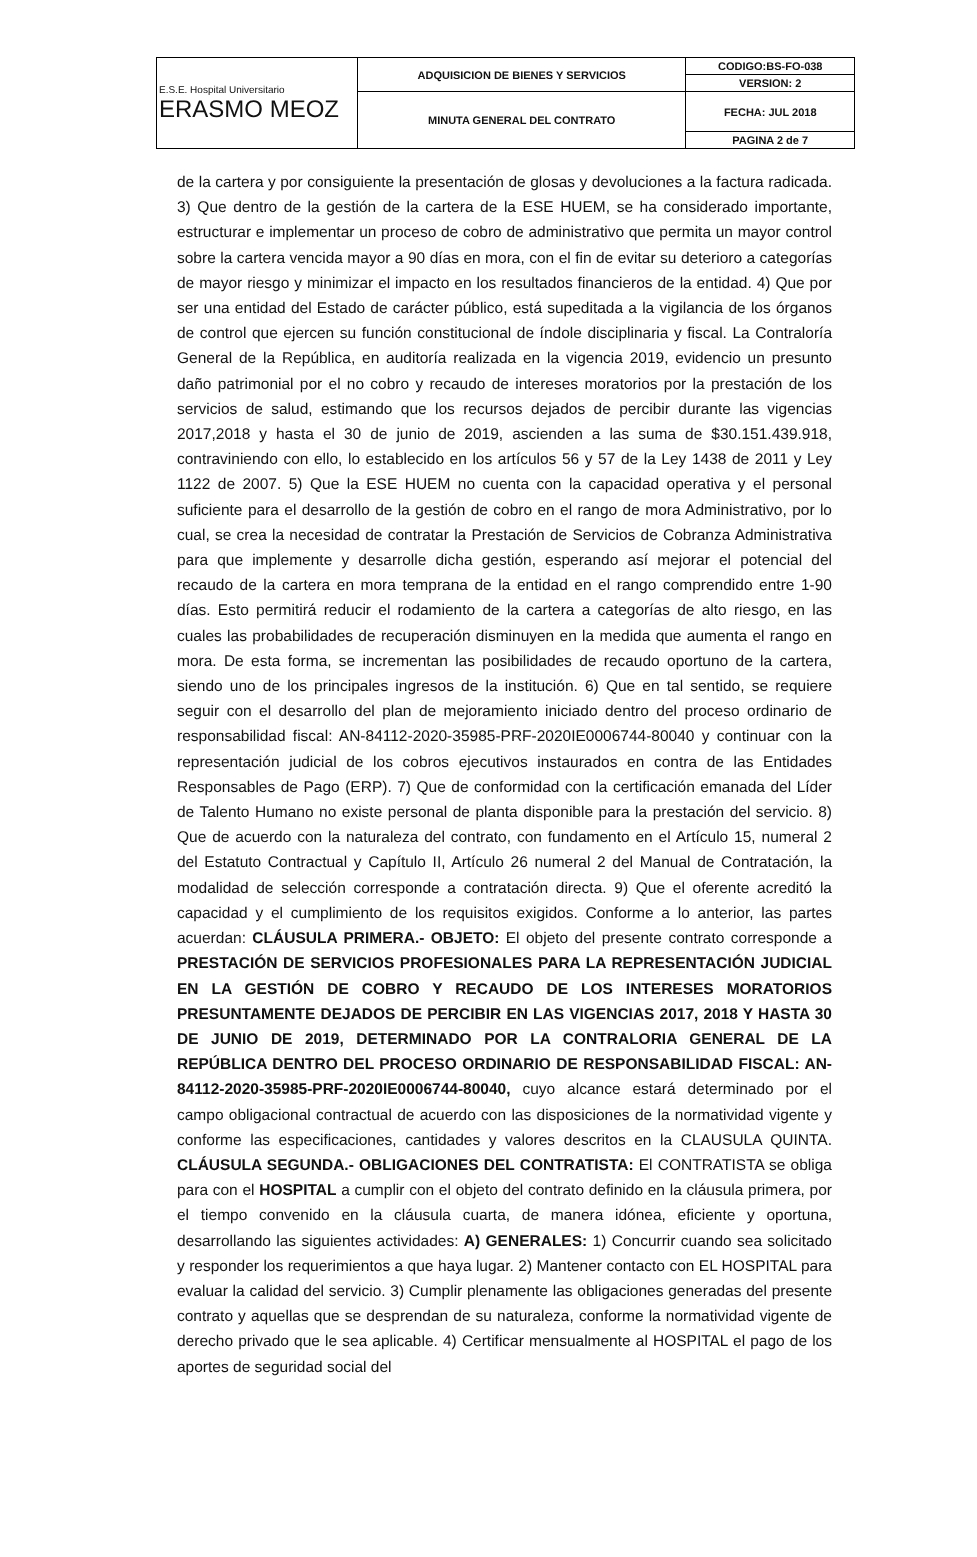| E.S.E. Hospital Universitario ERASMO MEOZ | ADQUISICION DE BIENES Y SERVICIOS | CODIGO:BS-FO-038 |
| | | VERSION: 2 |
| | MINUTA GENERAL DEL CONTRATO | FECHA: JUL 2018 |
| | | PAGINA 2 de 7 |
de la cartera y por consiguiente la presentación de glosas y devoluciones a la factura radicada. 3) Que dentro de la gestión de la cartera de la ESE HUEM, se ha considerado importante, estructurar e implementar un proceso de cobro de administrativo que permita un mayor control sobre la cartera vencida mayor a 90 días en mora, con el fin de evitar su deterioro a categorías de mayor riesgo y minimizar el impacto en los resultados financieros de la entidad. 4) Que por ser una entidad del Estado de carácter público, está supeditada a la vigilancia de los órganos de control que ejercen su función constitucional de índole disciplinaria y fiscal. La Contraloría General de la República, en auditoría realizada en la vigencia 2019, evidencio un presunto daño patrimonial por el no cobro y recaudo de intereses moratorios por la prestación de los servicios de salud, estimando que los recursos dejados de percibir durante las vigencias 2017,2018 y hasta el 30 de junio de 2019, ascienden a las suma de $30.151.439.918, contraviniendo con ello, lo establecido en los artículos 56 y 57 de la Ley 1438 de 2011 y Ley 1122 de 2007. 5) Que la ESE HUEM no cuenta con la capacidad operativa y el personal suficiente para el desarrollo de la gestión de cobro en el rango de mora Administrativo, por lo cual, se crea la necesidad de contratar la Prestación de Servicios de Cobranza Administrativa para que implemente y desarrolle dicha gestión, esperando así mejorar el potencial del recaudo de la cartera en mora temprana de la entidad en el rango comprendido entre 1-90 días. Esto permitirá reducir el rodamiento de la cartera a categorías de alto riesgo, en las cuales las probabilidades de recuperación disminuyen en la medida que aumenta el rango en mora. De esta forma, se incrementan las posibilidades de recaudo oportuno de la cartera, siendo uno de los principales ingresos de la institución. 6) Que en tal sentido, se requiere seguir con el desarrollo del plan de mejoramiento iniciado dentro del proceso ordinario de responsabilidad fiscal: AN-84112-2020-35985-PRF-2020IE0006744-80040 y continuar con la representación judicial de los cobros ejecutivos instaurados en contra de las Entidades Responsables de Pago (ERP). 7) Que de conformidad con la certificación emanada del Líder de Talento Humano no existe personal de planta disponible para la prestación del servicio. 8) Que de acuerdo con la naturaleza del contrato, con fundamento en el Artículo 15, numeral 2 del Estatuto Contractual y Capítulo II, Artículo 26 numeral 2 del Manual de Contratación, la modalidad de selección corresponde a contratación directa. 9) Que el oferente acreditó la capacidad y el cumplimiento de los requisitos exigidos. Conforme a lo anterior, las partes acuerdan: CLÁUSULA PRIMERA.- OBJETO: El objeto del presente contrato corresponde a PRESTACIÓN DE SERVICIOS PROFESIONALES PARA LA REPRESENTACIÓN JUDICIAL EN LA GESTIÓN DE COBRO Y RECAUDO DE LOS INTERESES MORATORIOS PRESUNTAMENTE DEJADOS DE PERCIBIR EN LAS VIGENCIAS 2017, 2018 Y HASTA 30 DE JUNIO DE 2019, DETERMINADO POR LA CONTRALORIA GENERAL DE LA REPÚBLICA DENTRO DEL PROCESO ORDINARIO DE RESPONSABILIDAD FISCAL: AN-84112-2020-35985-PRF-2020IE0006744-80040, cuyo alcance estará determinado por el campo obligacional contractual de acuerdo con las disposiciones de la normatividad vigente y conforme las especificaciones, cantidades y valores descritos en la CLAUSULA QUINTA. CLÁUSULA SEGUNDA.- OBLIGACIONES DEL CONTRATISTA: El CONTRATISTA se obliga para con el HOSPITAL a cumplir con el objeto del contrato definido en la cláusula primera, por el tiempo convenido en la cláusula cuarta, de manera idónea, eficiente y oportuna, desarrollando las siguientes actividades: A) GENERALES: 1) Concurrir cuando sea solicitado y responder los requerimientos a que haya lugar. 2) Mantener contacto con EL HOSPITAL para evaluar la calidad del servicio. 3) Cumplir plenamente las obligaciones generadas del presente contrato y aquellas que se desprendan de su naturaleza, conforme la normatividad vigente de derecho privado que le sea aplicable. 4) Certificar mensualmente al HOSPITAL el pago de los aportes de seguridad social del